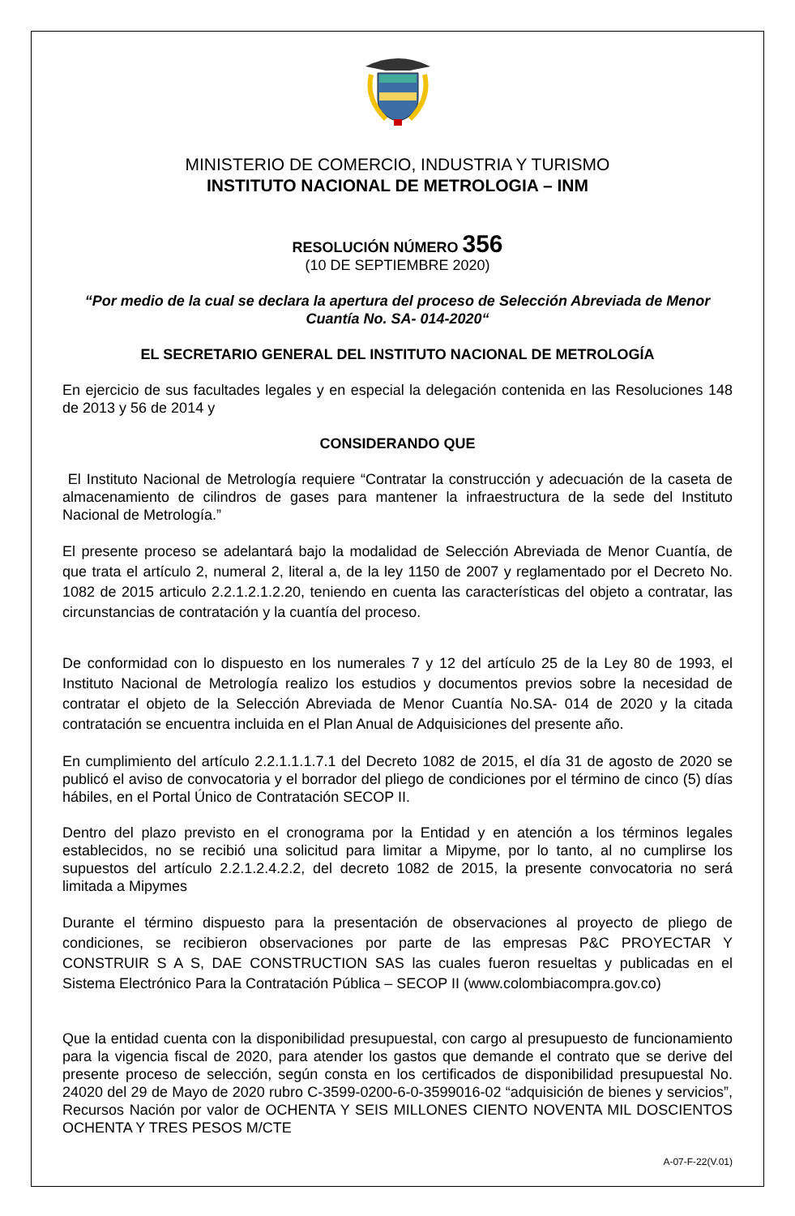MINISTERIO DE COMERCIO, INDUSTRIA Y TURISMO
INSTITUTO NACIONAL DE METROLOGIA – INM
RESOLUCIÓN NÚMERO 356
(10 DE SEPTIEMBRE 2020)
“Por medio de la cual se declara la apertura del proceso de Selección Abreviada de Menor Cuantía No. SA- 014-2020“
EL SECRETARIO GENERAL DEL INSTITUTO NACIONAL DE METROLOGÍA
En ejercicio de sus facultades legales y en especial la delegación contenida en las Resoluciones 148 de 2013 y 56 de 2014 y
CONSIDERANDO QUE
El Instituto Nacional de Metrología requiere “Contratar la construcción y adecuación de la caseta de almacenamiento de cilindros de gases para mantener la infraestructura de la sede del Instituto Nacional de Metrología.”
El presente proceso se adelantará bajo la modalidad de Selección Abreviada de Menor Cuantía, de que trata el artículo 2, numeral 2, literal a, de la ley 1150 de 2007 y reglamentado por el Decreto No. 1082 de 2015 articulo 2.2.1.2.1.2.20, teniendo en cuenta las características del objeto a contratar, las circunstancias de contratación y la cuantía del proceso.
De conformidad con lo dispuesto en los numerales 7 y 12 del artículo 25 de la Ley 80 de 1993, el Instituto Nacional de Metrología realizo los estudios y documentos previos sobre la necesidad de contratar el objeto de la Selección Abreviada de Menor Cuantía No.SA- 014 de 2020 y la citada contratación se encuentra incluida en el Plan Anual de Adquisiciones del presente año.
En cumplimiento del artículo 2.2.1.1.1.7.1 del Decreto 1082 de 2015, el día 31 de agosto de 2020 se publicó el aviso de convocatoria y el borrador del pliego de condiciones por el término de cinco (5) días hábiles, en el Portal Único de Contratación SECOP II.
Dentro del plazo previsto en el cronograma por la Entidad y en atención a los términos legales establecidos, no se recibió una solicitud para limitar a Mipyme, por lo tanto, al no cumplirse los supuestos del artículo 2.2.1.2.4.2.2, del decreto 1082 de 2015, la presente convocatoria no será limitada a Mipymes
Durante el término dispuesto para la presentación de observaciones al proyecto de pliego de condiciones, se recibieron observaciones por parte de las empresas P&C PROYECTAR Y CONSTRUIR S A S, DAE CONSTRUCTION SAS las cuales fueron resueltas y publicadas en el Sistema Electrónico Para la Contratación Pública – SECOP II (www.colombiacompra.gov.co)
Que la entidad cuenta con la disponibilidad presupuestal, con cargo al presupuesto de funcionamiento para la vigencia fiscal de 2020, para atender los gastos que demande el contrato que se derive del presente proceso de selección, según consta en los certificados de disponibilidad presupuestal No. 24020 del 29 de Mayo de 2020 rubro C-3599-0200-6-0-3599016-02 “adquisición de bienes y servicios”, Recursos Nación por valor de OCHENTA Y SEIS MILLONES CIENTO NOVENTA MIL DOSCIENTOS OCHENTA Y TRES PESOS M/CTE
A-07-F-22(V.01)